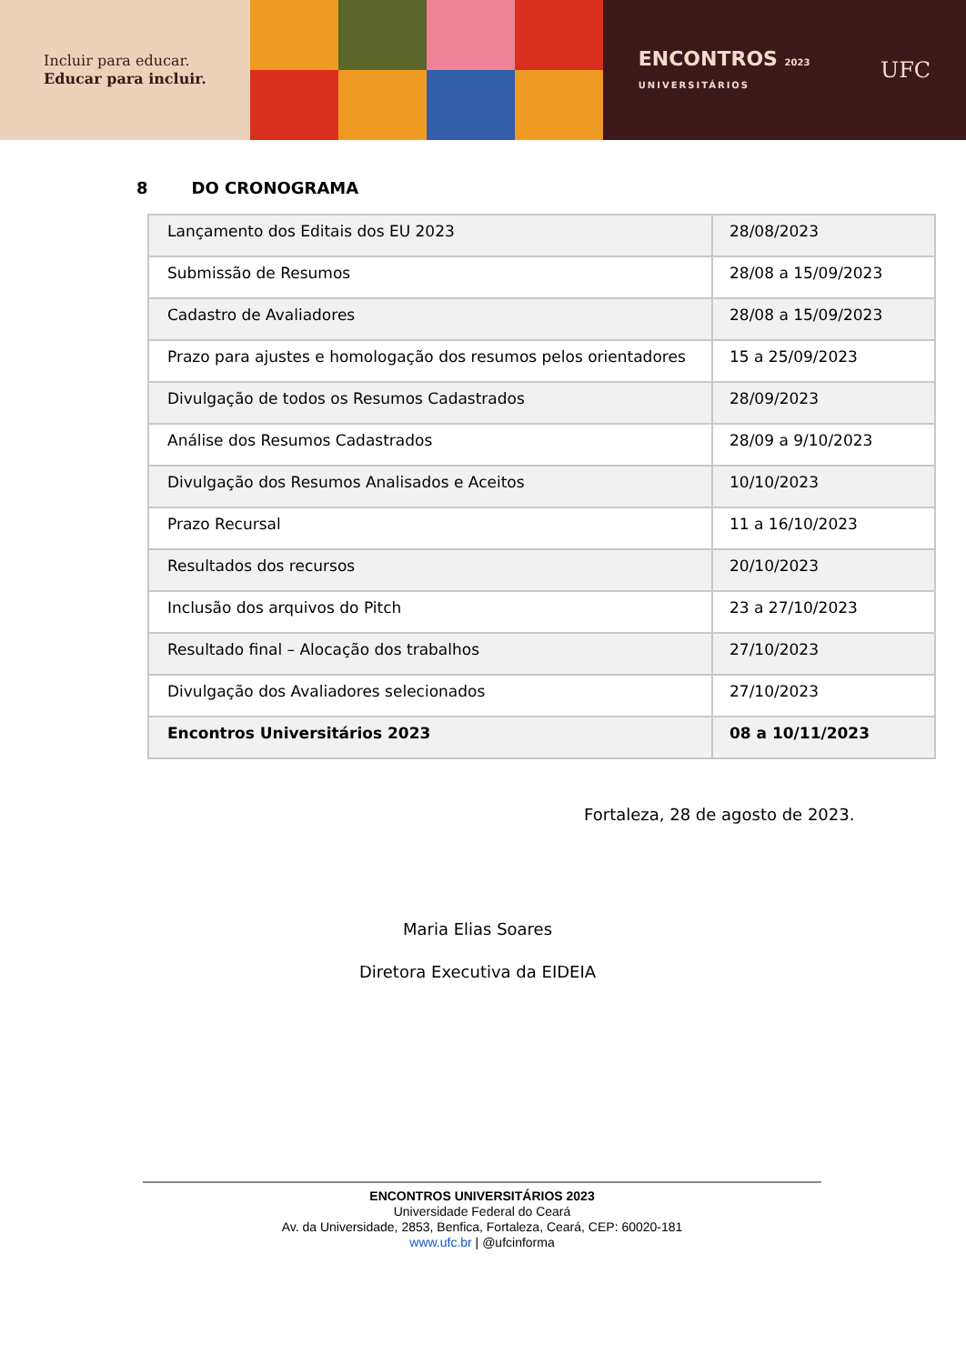Incluir para educar.
Educar para incluir.
ENCONTROS 2023
UNIVERSITÁRIOS
UFC
8 DO CRONOGRAMA
| Lançamento dos Editais dos EU 2023 | 28/08/2023 |
| Submissão de Resumos | 28/08 a 15/09/2023 |
| Cadastro de Avaliadores | 28/08 a 15/09/2023 |
| Prazo para ajustes e homologação dos resumos pelos orientadores | 15 a 25/09/2023 |
| Divulgação de todos os Resumos Cadastrados | 28/09/2023 |
| Análise dos Resumos Cadastrados | 28/09 a 9/10/2023 |
| Divulgação dos Resumos Analisados e Aceitos | 10/10/2023 |
| Prazo Recursal | 11 a 16/10/2023 |
| Resultados dos recursos | 20/10/2023 |
| Inclusão dos arquivos do Pitch | 23 a 27/10/2023 |
| Resultado final – Alocação dos trabalhos | 27/10/2023 |
| Divulgação dos Avaliadores selecionados | 27/10/2023 |
| Encontros Universitários 2023 | 08 a 10/11/2023 |
Fortaleza, 28 de agosto de 2023.
Maria Elias Soares
Diretora Executiva da EIDEIA
ENCONTROS UNIVERSITÁRIOS 2023
Universidade Federal do Ceará
Av. da Universidade, 2853, Benfica, Fortaleza, Ceará, CEP: 60020-181
www.ufc.br | @ufcinforma